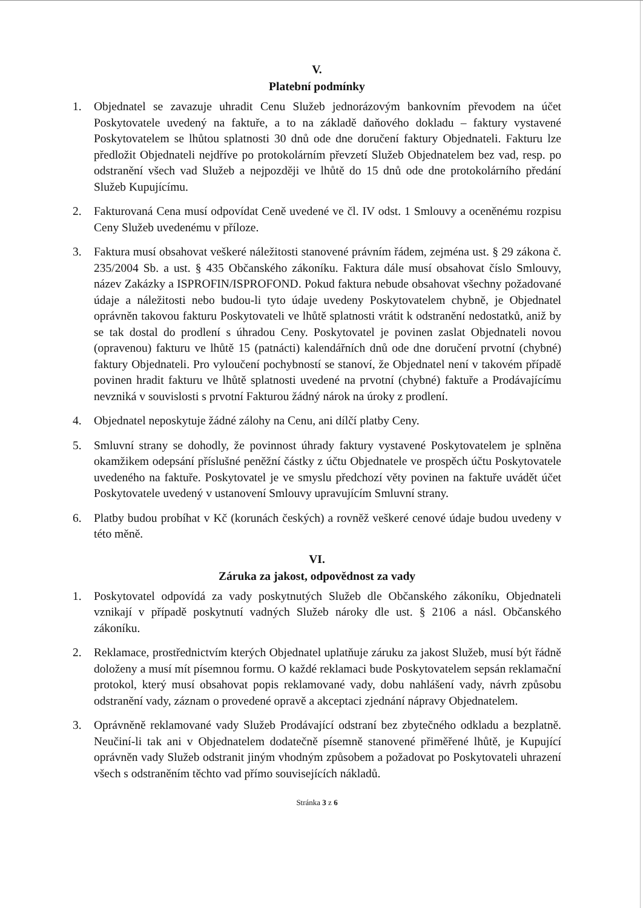V.
Platební podmínky
1. Objednatel se zavazuje uhradit Cenu Služeb jednorázovým bankovním převodem na účet Poskytovatele uvedený na faktuře, a to na základě daňového dokladu – faktury vystavené Poskytovatelem se lhůtou splatnosti 30 dnů ode dne doručení faktury Objednateli. Fakturu lze předložit Objednateli nejdříve po protokolárním převzetí Služeb Objednatelem bez vad, resp. po odstranění všech vad Služeb a nejpozději ve lhůtě do 15 dnů ode dne protokolárního předání Služeb Kupujícímu.
2. Fakturovaná Cena musí odpovídat Ceně uvedené ve čl. IV odst. 1 Smlouvy a oceněnému rozpisu Ceny Služeb uvedenému v příloze.
3. Faktura musí obsahovat veškeré náležitosti stanovené právním řádem, zejména ust. § 29 zákona č. 235/2004 Sb. a ust. § 435 Občanského zákoníku. Faktura dále musí obsahovat číslo Smlouvy, název Zakázky a ISPROFIN/ISPROFOND. Pokud faktura nebude obsahovat všechny požadované údaje a náležitosti nebo budou-li tyto údaje uvedeny Poskytovatelem chybně, je Objednatel oprávněn takovou fakturu Poskytovateli ve lhůtě splatnosti vrátit k odstranění nedostatků, aniž by se tak dostal do prodlení s úhradou Ceny. Poskytovatel je povinen zaslat Objednateli novou (opravenou) fakturu ve lhůtě 15 (patnácti) kalendářních dnů ode dne doručení prvotní (chybné) faktury Objednateli. Pro vyloučení pochybností se stanoví, že Objednatel není v takovém případě povinen hradit fakturu ve lhůtě splatnosti uvedené na prvotní (chybné) faktuře a Prodávajícímu nevzniká v souvislosti s prvotní Fakturou žádný nárok na úroky z prodlení.
4. Objednatel neposkytuje žádné zálohy na Cenu, ani dílčí platby Ceny.
5. Smluvní strany se dohodly, že povinnost úhrady faktury vystavené Poskytovatelem je splněna okamžikem odepsání příslušné peněžní částky z účtu Objednatele ve prospěch účtu Poskytovatele uvedeného na faktuře. Poskytovatel je ve smyslu předchozí věty povinen na faktuře uvádět účet Poskytovatele uvedený v ustanovení Smlouvy upravujícím Smluvní strany.
6. Platby budou probíhat v Kč (korunách českých) a rovněž veškeré cenové údaje budou uvedeny v této měně.
VI.
Záruka za jakost, odpovědnost za vady
1. Poskytovatel odpovídá za vady poskytnutých Služeb dle Občanského zákoníku, Objednateli vznikají v případě poskytnutí vadných Služeb nároky dle ust. § 2106 a násl. Občanského zákoníku.
2. Reklamace, prostřednictvím kterých Objednatel uplatňuje záruku za jakost Služeb, musí být řádně doloženy a musí mít písemnou formu. O každé reklamaci bude Poskytovatelem sepsán reklamační protokol, který musí obsahovat popis reklamované vady, dobu nahlášení vady, návrh způsobu odstranění vady, záznam o provedené opravě a akceptaci zjednání nápravy Objednatelem.
3. Oprávněně reklamované vady Služeb Prodávající odstraní bez zbytečného odkladu a bezplatně. Neučiní-li tak ani v Objednatelem dodatečně písemně stanovené přiměřené lhůtě, je Kupující oprávněn vady Služeb odstranit jiným vhodným způsobem a požadovat po Poskytovateli uhrazení všech s odstraněním těchto vad přímo souvisejících nákladů.
Stránka 3 z 6